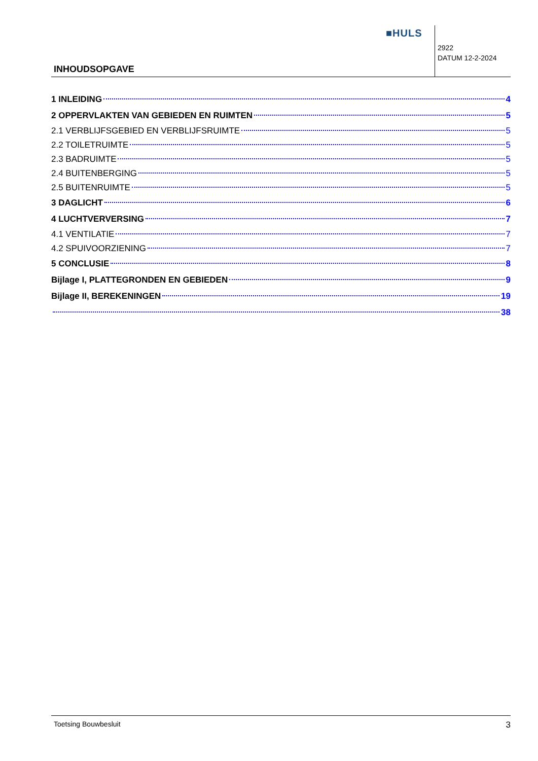■HULS
2922
DATUM 12-2-2024
INHOUDSOPGAVE
1 INLEIDING 4
2 OPPERVLAKTEN VAN GEBIEDEN EN RUIMTEN 5
2.1 VERBLIJFSGEBIED EN VERBLIJFSRUIMTE 5
2.2 TOILETRUIMTE 5
2.3 BADRUIMTE 5
2.4 BUITENBERGING 5
2.5 BUITENRUIMTE 5
3 DAGLICHT 6
4 LUCHTVERVERSING 7
4.1 VENTILATIE 7
4.2 SPUIVOORZIENING 7
5 CONCLUSIE 8
Bijlage I, PLATTEGRONDEN EN GEBIEDEN 9
Bijlage II, BEREKENINGEN 19
38
Toetsing Bouwbesluit 3